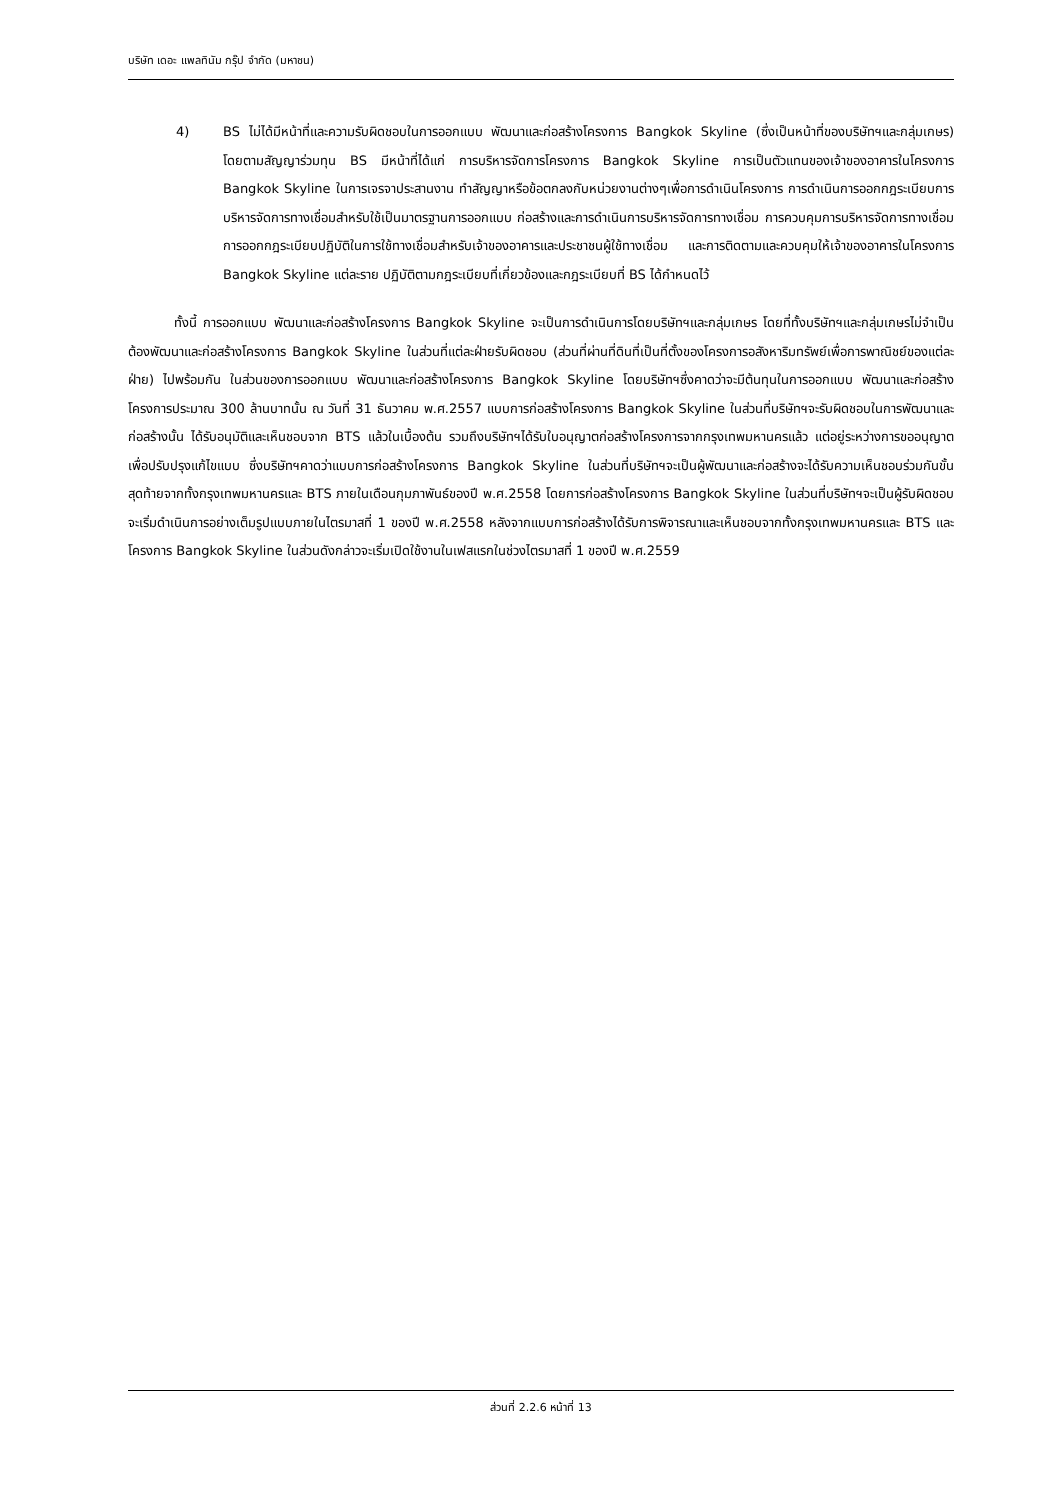บริษัท เดอะ แพลทินัม กรุ๊ป จำกัด (มหาชน)
4) BS ไม่ได้มีหน้าที่และความรับผิดชอบในการออกแบบ พัฒนาและก่อสร้างโครงการ Bangkok Skyline (ซึ่งเป็นหน้าที่ของบริษัทฯและกลุ่มเกษร) โดยตามสัญญาร่วมทุน BS มีหน้าที่ได้แก่ การบริหารจัดการโครงการ Bangkok Skyline การเป็นตัวแทนของเจ้าของอาคารในโครงการ Bangkok Skyline ในการเจรจาประสานงาน ทำสัญญาหรือข้อตกลงกับหน่วยงานต่างๆเพื่อการดำเนินโครงการ การดำเนินการออกกฎระเบียบการบริหารจัดการทางเชื่อมสำหรับใช้เป็นมาตรฐานการออกแบบ ก่อสร้างและการดำเนินการบริหารจัดการทางเชื่อม การควบคุมการบริหารจัดการทางเชื่อม การออกกฎระเบียบปฏิบัติในการใช้ทางเชื่อมสำหรับเจ้าของอาคารและประชาชนผู้ใช้ทางเชื่อม และการติดตามและควบคุมให้เจ้าของอาคารในโครงการ Bangkok Skyline แต่ละราย ปฏิบัติตามกฎระเบียบที่เกี่ยวข้องและกฎระเบียบที่ BS ได้กำหนดไว้
ทั้งนี้ การออกแบบ พัฒนาและก่อสร้างโครงการ Bangkok Skyline จะเป็นการดำเนินการโดยบริษัทฯและกลุ่มเกษร โดยที่ทั้งบริษัทฯและกลุ่มเกษรไม่จำเป็นต้องพัฒนาและก่อสร้างโครงการ Bangkok Skyline ในส่วนที่แต่ละฝ่ายรับผิดชอบ (ส่วนที่ผ่านที่ดินที่เป็นที่ตั้งของโครงการอสังหาริมทรัพย์เพื่อการพาณิชย์ของแต่ละฝ่าย) ไปพร้อมกัน ในส่วนของการออกแบบ พัฒนาและก่อสร้างโครงการ Bangkok Skyline โดยบริษัทฯซึ่งคาดว่าจะมีต้นทุนในการออกแบบ พัฒนาและก่อสร้างโครงการประมาณ 300 ล้านบาทนั้น ณ วันที่ 31 ธันวาคม พ.ศ.2557 แบบการก่อสร้างโครงการ Bangkok Skyline ในส่วนที่บริษัทฯจะรับผิดชอบในการพัฒนาและก่อสร้างนั้น ได้รับอนุมัติและเห็นชอบจาก BTS แล้วในเบื้องต้น รวมถึงบริษัทฯได้รับใบอนุญาตก่อสร้างโครงการจากกรุงเทพมหานครแล้ว แต่อยู่ระหว่างการขออนุญาตเพื่อปรับปรุงแก้ไขแบบ ซึ่งบริษัทฯคาดว่าแบบการก่อสร้างโครงการ Bangkok Skyline ในส่วนที่บริษัทฯจะเป็นผู้พัฒนาและก่อสร้างจะได้รับความเห็นชอบร่วมกันขั้นสุดท้ายจากทั้งกรุงเทพมหานครและ BTS ภายในเดือนกุมภาพันธ์ของปี พ.ศ.2558 โดยการก่อสร้างโครงการ Bangkok Skyline ในส่วนที่บริษัทฯจะเป็นผู้รับผิดชอบจะเริ่มดำเนินการอย่างเต็มรูปแบบภายในไตรมาสที่ 1 ของปี พ.ศ.2558 หลังจากแบบการก่อสร้างได้รับการพิจารณาและเห็นชอบจากทั้งกรุงเทพมหานครและ BTS และโครงการ Bangkok Skyline ในส่วนดังกล่าวจะเริ่มเปิดใช้งานในเฟสแรกในช่วงไตรมาสที่ 1 ของปี พ.ศ.2559
ส่วนที่ 2.2.6 หน้าที่ 13